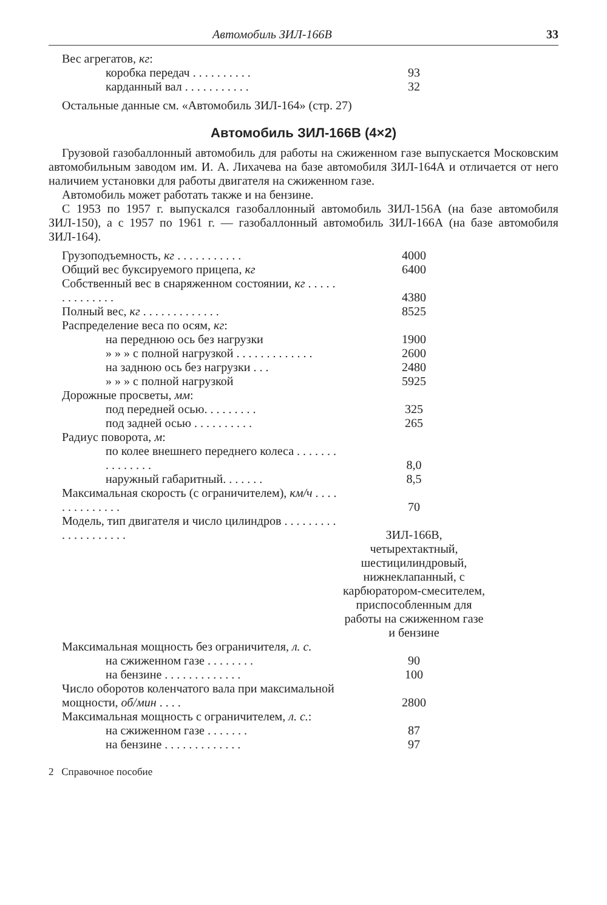Автомобиль ЗИЛ-166В 33
| Вес агрегатов, кг : | |
| коробка передач . . . . . . . . . . | 93 |
| карданный вал . . . . . . . . . . . | 32 |
Остальные данные см. «Автомобиль ЗИЛ-164» (стр. 27)
Автомобиль ЗИЛ-166В (4×2)
Грузовой газобаллонный автомобиль для работы на сжиженном газе выпускается Московским автомобильным заводом им. И. А. Лихачева на базе автомобиля ЗИЛ-164А и отличается от него наличием установки для работы двигателя на сжиженном газе.
Автомобиль может работать также и на бензине.
С 1953 по 1957 г. выпускался газобаллонный автомобиль ЗИЛ-156А (на базе автомобиля ЗИЛ-150), а с 1957 по 1961 г. — газобаллонный автомобиль ЗИЛ-166А (на базе автомобиля ЗИЛ-164).
| Грузоподъемность, кг . . . . . . . . . . . | 4000 |
| Общий вес буксируемого прицепа, кг | 6400 |
| Собственный вес в снаряженном состоянии, кг . . . . . . . . . . . . . . | 4380 |
| Полный вес, кг . . . . . . . . . . . . . | 8525 |
| Распределение веса по осям, кг : | |
| на переднюю ось без нагрузки | 1900 |
| » » » с полной нагрузкой . . . . . . . . . . . . . | 2600 |
| на заднюю ось без нагрузки . . . | 2480 |
| » » » с полной нагрузкой | 5925 |
| Дорожные просветы, мм : | |
| под передней осью. . . . . . . . . | 325 |
| под задней осью . . . . . . . . . . | 265 |
| Радиус поворота, м : | |
| по колее внешнего переднего колеса . . . . . . . . . . . . . . . | 8,0 |
| наружный габаритный. . . . . . . | 8,5 |
| Максимальная скорость (с ограничителем), км/ч . . . . . . . . . . . . . . | 70 |
| Модель, тип двигателя и число цилиндров . . . . . . . . . . . . . . . . . . . . | ЗИЛ-166В, четырехтактный, шестицилиндровый, нижнеклапанный, с карбюратором-смесителем, приспособленным для работы на сжиженном газе и бензине |
| Максимальная мощность без ограничителя, л. с. | |
| на сжиженном газе . . . . . . . . | 90 |
| на бензине . . . . . . . . . . . . . | 100 |
| Число оборотов коленчатого вала при максимальной мощности, об/мин . . . . | 2800 |
| Максимальная мощность с ограничителем, л. с. : | |
| на сжиженном газе . . . . . . . | 87 |
| на бензине . . . . . . . . . . . . . | 97 |
2 Справочное пособие